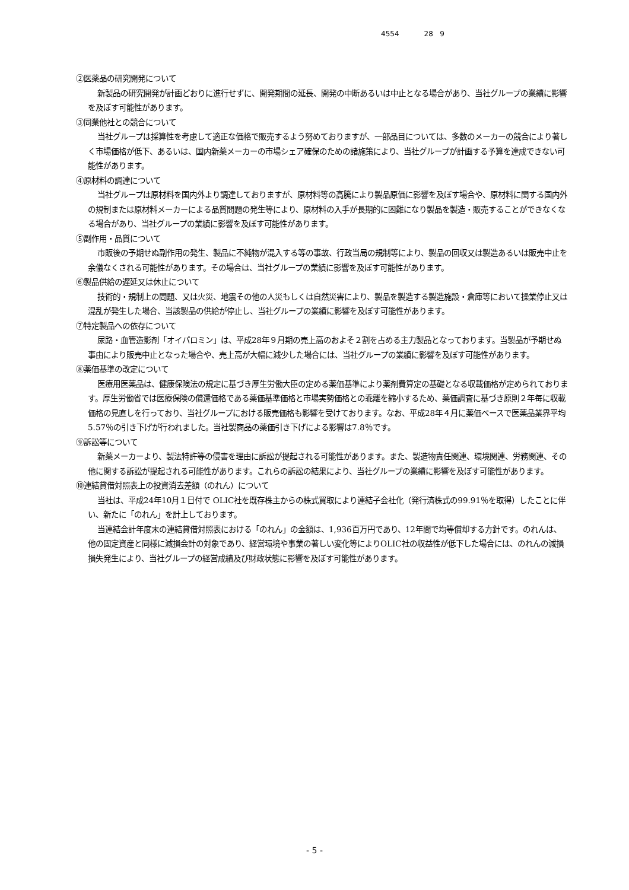4554 28 9
②医薬品の研究開発について
新製品の研究開発が計画どおりに進行せずに、開発期間の延長、開発の中断あるいは中止となる場合があり、当社グループの業績に影響を及ぼす可能性があります。
③同業他社との競合について
当社グループは採算性を考慮して適正な価格で販売するよう努めておりますが、一部品目については、多数のメーカーの競合により著しく市場価格が低下、あるいは、国内新薬メーカーの市場シェア確保のための諸施策により、当社グループが計画する予算を達成できない可能性があります。
④原材料の調達について
当社グループは原材料を国内外より調達しておりますが、原材料等の高騰により製品原価に影響を及ぼす場合や、原材料に関する国内外の規制または原材料メーカーによる品質問題の発生等により、原材料の入手が長期的に困難になり製品を製造・販売することができなくなる場合があり、当社グループの業績に影響を及ぼす可能性があります。
⑤副作用・品質について
市販後の予期せぬ副作用の発生、製品に不純物が混入する等の事故、行政当局の規制等により、製品の回収又は製造あるいは販売中止を余儀なくされる可能性があります。その場合は、当社グループの業績に影響を及ぼす可能性があります。
⑥製品供給の遅延又は休止について
技術的・規制上の問題、又は火災、地震その他の人災もしくは自然災害により、製品を製造する製造施設・倉庫等において操業停止又は混乱が発生した場合、当該製品の供給が停止し、当社グループの業績に影響を及ぼす可能性があります。
⑦特定製品への依存について
尿路・血管造影剤「オイパロミン」は、平成28年９月期の売上高のおよそ２割を占める主力製品となっております。当製品が予期せぬ事由により販売中止となった場合や、売上高が大幅に減少した場合には、当社グループの業績に影響を及ぼす可能性があります。
⑧薬価基準の改定について
医療用医薬品は、健康保険法の規定に基づき厚生労働大臣の定める薬価基準により薬剤費算定の基礎となる収載価格が定められております。厚生労働省では医療保険の償還価格である薬価基準価格と市場実勢価格との乖離を縮小するため、薬価調査に基づき原則２年毎に収載価格の見直しを行っており、当社グループにおける販売価格も影響を受けております。なお、平成28年４月に薬価ベースで医薬品業界平均5.57％の引き下げが行われました。当社製商品の薬価引き下げによる影響は7.8％です。
⑨訴訟等について
新薬メーカーより、製法特許等の侵害を理由に訴訟が提起される可能性があります。また、製造物責任関連、環境関連、労務関連、その他に関する訴訟が提起される可能性があります。これらの訴訟の結果により、当社グループの業績に影響を及ぼす可能性があります。
⑩連結貸借対照表上の投資消去差額（のれん）について
当社は、平成24年10月１日付で OLIC社を既存株主からの株式買取により連結子会社化（発行済株式の99.91％を取得）したことに伴い、新たに「のれん」を計上しております。
当連結会計年度末の連結貸借対照表における「のれん」の金額は、1,936百万円であり、12年間で均等償却する方針です。のれんは、他の固定資産と同様に減損会計の対象であり、経営環境や事業の著しい変化等によりOLIC社の収益性が低下した場合には、のれんの減損損失発生により、当社グループの経営成績及び財政状態に影響を及ぼす可能性があります。
- 5 -